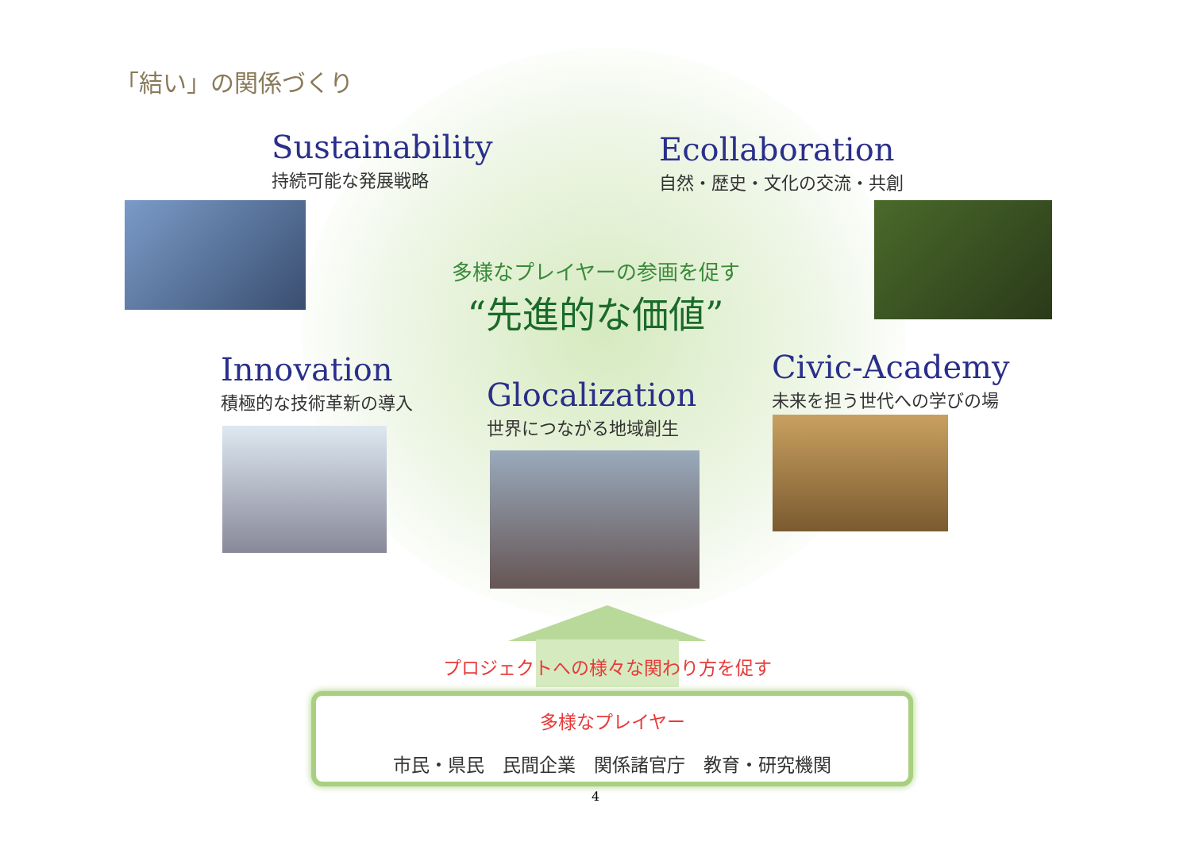「結い」の関係づくり
Sustainability
持続可能な発展戦略
Ecollaboration
自然・歴史・文化の交流・共創
多様なプレイヤーの参画を促す
“先進的な価値”
Innovation
積極的な技術革新の導入
Glocalization
世界につながる地域創生
Civic-Academy
未来を担う世代への学びの場
プロジェクトへの様々な関わり方を促す
多様なプレイヤー
市民・県民　民間企業　関係諸官庁　教育・研究機関
4